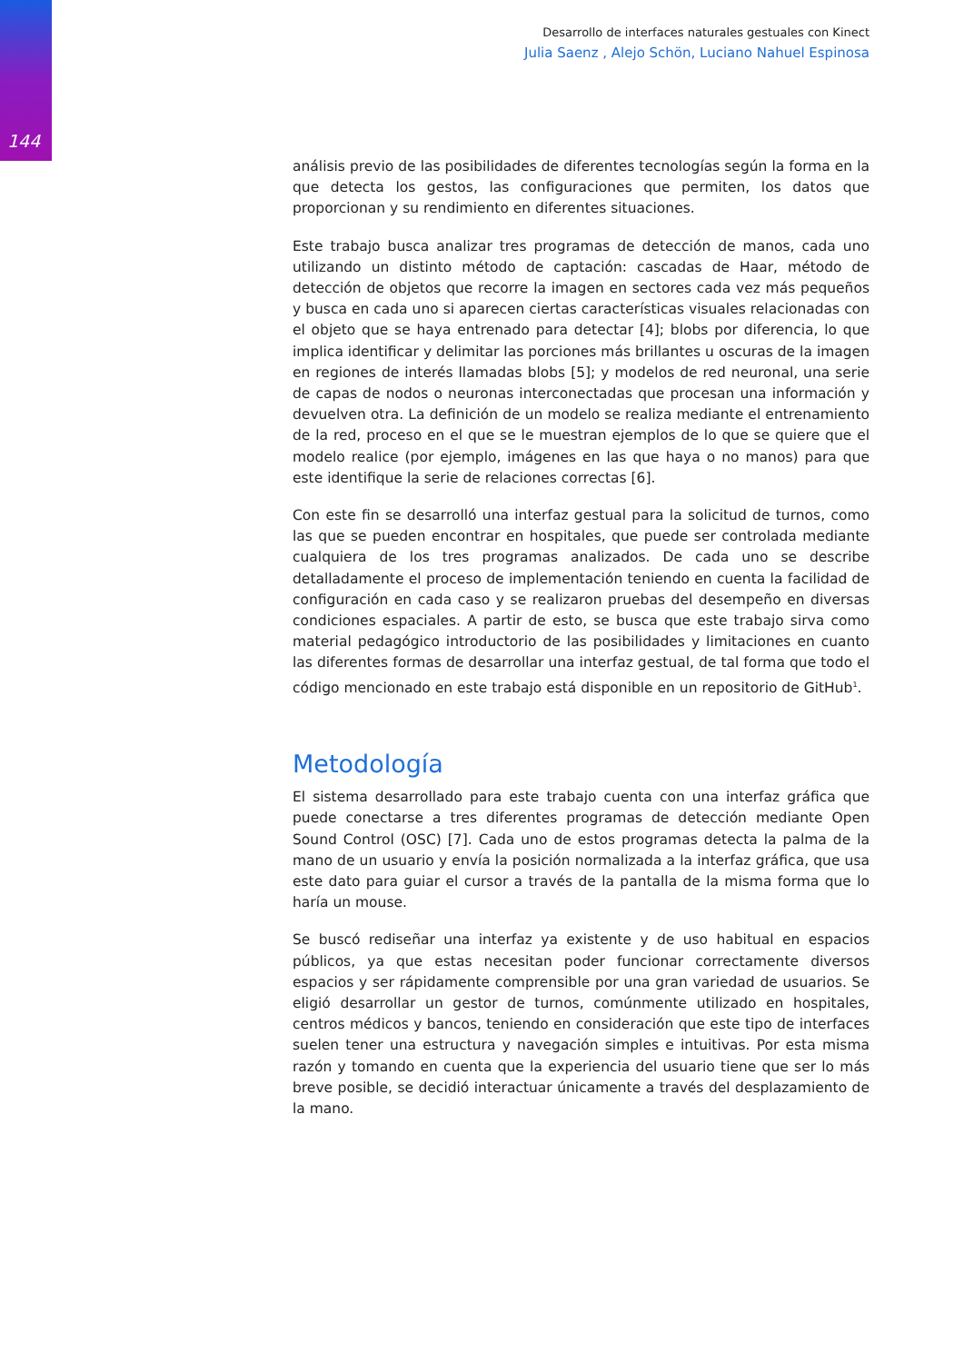144
Desarrollo de interfaces naturales gestuales con Kinect
Julia Saenz , Alejo Schön, Luciano Nahuel Espinosa
análisis previo de las posibilidades de diferentes tecnologías según la forma en la que detecta los gestos, las configuraciones que permiten, los datos que proporcionan y su rendimiento en diferentes situaciones.
Este trabajo busca analizar tres programas de detección de manos, cada uno utilizando un distinto método de captación: cascadas de Haar, método de detección de objetos que recorre la imagen en sectores cada vez más pequeños y busca en cada uno si aparecen ciertas características visuales relacionadas con el objeto que se haya entrenado para detectar [4]; blobs por diferencia, lo que implica identificar y delimitar las porciones más brillantes u oscuras de la imagen en regiones de interés llamadas blobs [5]; y modelos de red neuronal, una serie de capas de nodos o neuronas interconectadas que procesan una información y devuelven otra. La definición de un modelo se realiza mediante el entrenamiento de la red, proceso en el que se le muestran ejemplos de lo que se quiere que el modelo realice (por ejemplo, imágenes en las que haya o no manos) para que este identifique la serie de relaciones correctas [6].
Con este fin se desarrolló una interfaz gestual para la solicitud de turnos, como las que se pueden encontrar en hospitales, que puede ser controlada mediante cualquiera de los tres programas analizados. De cada uno se describe detalladamente el proceso de implementación teniendo en cuenta la facilidad de configuración en cada caso y se realizaron pruebas del desempeño en diversas condiciones espaciales. A partir de esto, se busca que este trabajo sirva como material pedagógico introductorio de las posibilidades y limitaciones en cuanto las diferentes formas de desarrollar una interfaz gestual, de tal forma que todo el código mencionado en este trabajo está disponible en un repositorio de GitHub<sup>1</sup>.
Metodología
El sistema desarrollado para este trabajo cuenta con una interfaz gráfica que puede conectarse a tres diferentes programas de detección mediante Open Sound Control (OSC) [7]. Cada uno de estos programas detecta la palma de la mano de un usuario y envía la posición normalizada a la interfaz gráfica, que usa este dato para guiar el cursor a través de la pantalla de la misma forma que lo haría un mouse.
Se buscó rediseñar una interfaz ya existente y de uso habitual en espacios públicos, ya que estas necesitan poder funcionar correctamente diversos espacios y ser rápidamente comprensible por una gran variedad de usuarios. Se eligió desarrollar un gestor de turnos, comúnmente utilizado en hospitales, centros médicos y bancos, teniendo en consideración que este tipo de interfaces suelen tener una estructura y navegación simples e intuitivas. Por esta misma razón y tomando en cuenta que la experiencia del usuario tiene que ser lo más breve posible, se decidió interactuar únicamente a través del desplazamiento de la mano.